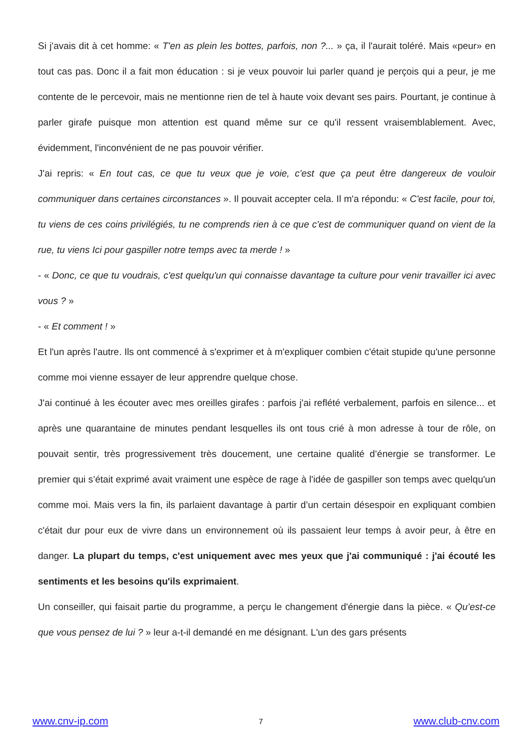Si j'avais dit à cet homme: « T'en as plein les bottes, parfois, non ?... » ça, il l'aurait toléré. Mais «peur» en tout cas pas. Donc il a fait mon éducation : si je veux pouvoir lui parler quand je perçois qui a peur, je me contente de le percevoir, mais ne mentionne rien de tel à haute voix devant ses pairs. Pourtant, je continue à parler girafe puisque mon attention est quand même sur ce qu'il ressent vraisemblablement. Avec, évidemment, l'inconvénient de ne pas pouvoir vérifier.
J'ai repris: « En tout cas, ce que tu veux que je voie, c'est que ça peut être dangereux de vouloir communiquer dans certaines circonstances ». Il pouvait accepter cela. Il m'a répondu: « C'est facile, pour toi, tu viens de ces coins privilégiés, tu ne comprends rien à ce que c'est de communiquer quand on vient de la rue, tu viens Ici pour gaspiller notre temps avec ta merde ! »
- « Donc, ce que tu voudrais, c'est quelqu'un qui connaisse davantage ta culture pour venir travailler ici avec vous ? »
- « Et comment ! »
Et l'un après l'autre. Ils ont commencé à s'exprimer et à m'expliquer combien c'était stupide qu'une personne comme moi vienne essayer de leur apprendre quelque chose.
J'ai continué à les écouter avec mes oreilles girafes : parfois j'ai reflété verbalement, parfois en silence... et après une quarantaine de minutes pendant lesquelles ils ont tous crié à mon adresse à tour de rôle, on pouvait sentir, très progressivement très doucement, une certaine qualité d’énergie se transformer. Le premier qui s’était exprimé avait vraiment une espèce de rage à l'idée de gaspiller son temps avec quelqu'un comme moi. Mais vers la fin, ils parlaient davantage à partir d’un certain désespoir en expliquant combien c'était dur pour eux de vivre dans un environnement où ils passaient leur temps à avoir peur, à être en danger. La plupart du temps, c'est uniquement avec mes yeux que j'ai communiqué : j'ai écouté les sentiments et les besoins qu'ils exprimaient.
Un conseiller, qui faisait partie du programme, a perçu le changement d'énergie dans la pièce. « Qu’est-ce que vous pensez de lui ? » leur a-t-il demandé en me désignant. L'un des gars présents
www.cnv-ip.com 7 www.club-cnv.com